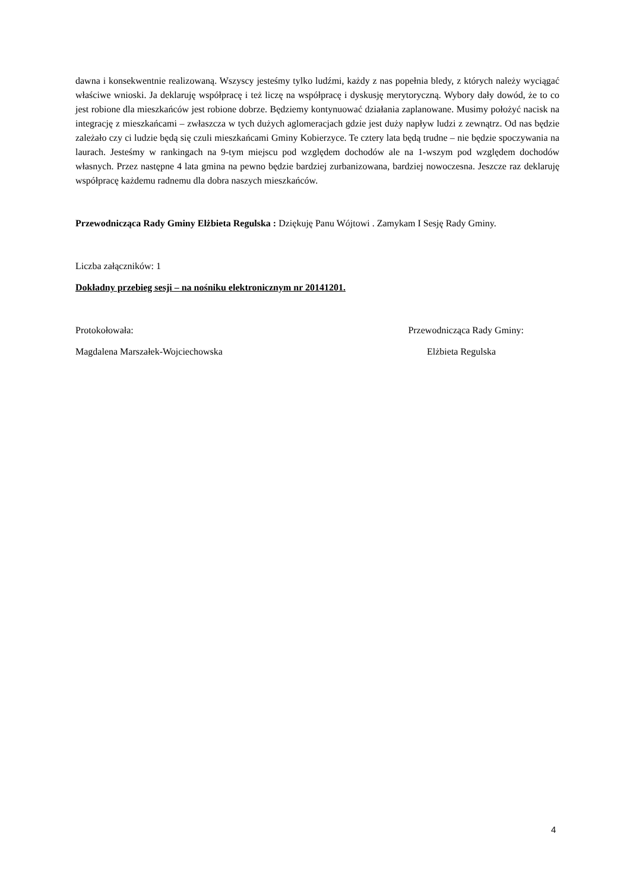dawna i konsekwentnie realizowaną. Wszyscy jesteśmy tylko ludźmi, każdy z nas popełnia bledy, z których należy wyciągać właściwe wnioski. Ja deklaruję współpracę i też liczę na współpracę i dyskusję merytoryczną. Wybory dały dowód, że to co jest robione dla mieszkańców jest robione dobrze. Będziemy kontynuować działania zaplanowane. Musimy położyć nacisk na integrację z mieszkańcami – zwłaszcza w tych dużych aglomeracjach gdzie jest duży napływ ludzi z zewnątrz. Od nas będzie zależało czy ci ludzie będą się czuli mieszkańcami Gminy Kobierzyce. Te cztery lata będą trudne – nie będzie spoczywania na laurach. Jesteśmy w rankingach na 9-tym miejscu pod względem dochodów ale na 1-wszym pod względem dochodów własnych. Przez następne 4 lata gmina na pewno będzie bardziej zurbanizowana, bardziej nowoczesna. Jeszcze raz deklaruję współpracę każdemu radnemu dla dobra naszych mieszkańców.
Przewodnicząca Rady Gminy Elżbieta Regulska : Dziękuję Panu Wójtowi . Zamykam I Sesję Rady Gminy.
Liczba załączników: 1
Dokładny przebieg sesji – na nośniku elektronicznym nr 20141201.
Protokołowała: Przewodnicząca Rady Gminy:
Magdalena Marszałek-Wojciechowska Elżbieta Regulska
4